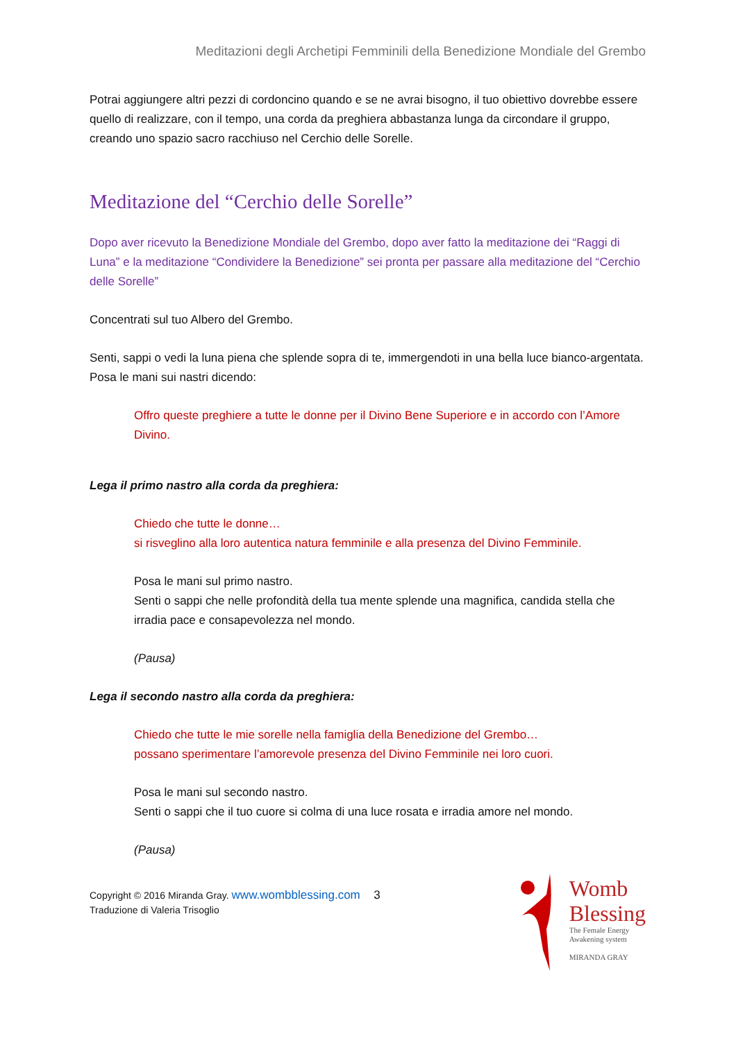Meditazioni degli Archetipi Femminili della Benedizione Mondiale del Grembo
Potrai aggiungere altri pezzi di cordoncino quando e se ne avrai bisogno, il tuo obiettivo dovrebbe essere quello di realizzare, con il tempo, una corda da preghiera abbastanza lunga da circondare il gruppo, creando uno spazio sacro racchiuso nel Cerchio delle Sorelle.
Meditazione del “Cerchio delle Sorelle”
Dopo aver ricevuto la Benedizione Mondiale del Grembo, dopo aver fatto la meditazione dei “Raggi di Luna” e la meditazione “Condividere la Benedizione” sei pronta per passare alla meditazione del “Cerchio delle Sorelle”
Concentrati sul tuo Albero del Grembo.
Senti, sappi o vedi la luna piena che splende sopra di te, immergendoti in una bella luce bianco-argentata.
Posa le mani sui nastri dicendo:
Offro queste preghiere a tutte le donne per il Divino Bene Superiore e in accordo con l’Amore Divino.
Lega il primo nastro alla corda da preghiera:
Chiedo che tutte le donne…
si risveglino alla loro autentica natura femminile e alla presenza del Divino Femminile.
Posa le mani sul primo nastro.
Senti o sappi che nelle profondità della tua mente splende una magnifica, candida stella che irradia pace e consapevolezza nel mondo.
(Pausa)
Lega il secondo nastro alla corda da preghiera:
Chiedo che tutte le mie sorelle nella famiglia della Benedizione del Grembo…
possano sperimentare l’amorevole presenza del Divino Femminile nei loro cuori.
Posa le mani sul secondo nastro.
Senti o sappi che il tuo cuore si colma di una luce rosata e irradia amore nel mondo.
(Pausa)
Copyright © 2016 Miranda Gray. www.wombblessing.com 3
Traduzione di Valeria Trisoglio
Womb
Blessing
The Female Energy
Awakening system
MIRANDA GRAY